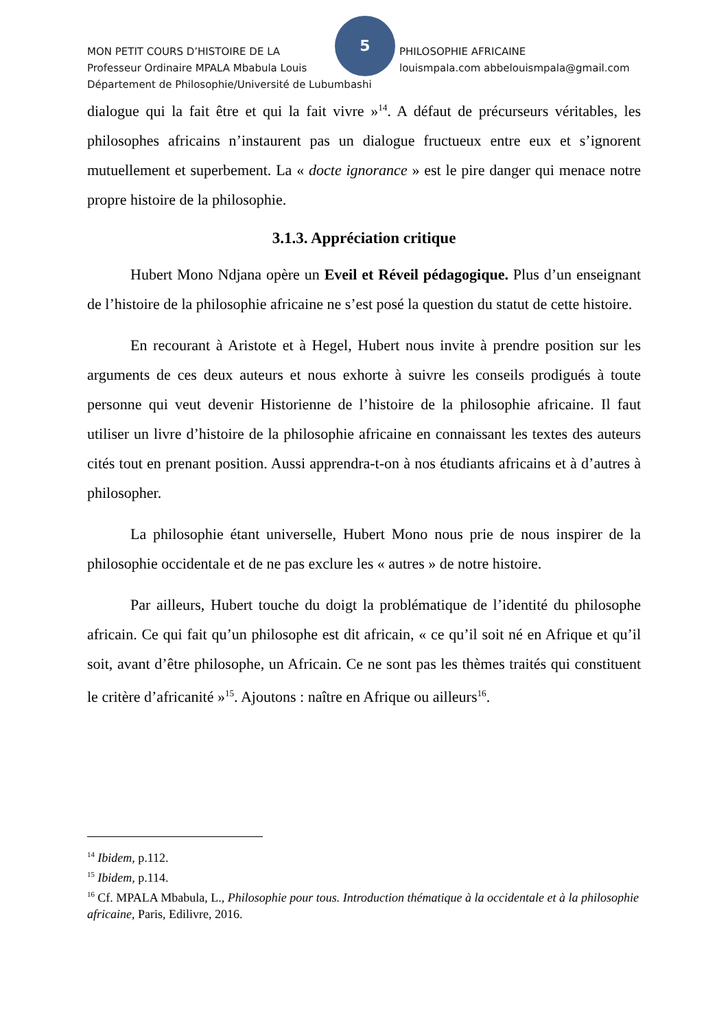5
MON PETIT COURS D’HISTOIRE DE LA PHILOSOPHIE AFRICAINE
Professeur Ordinaire MPALA Mbabula Louis louismpala.com abbelouismpala@gmail.com
Département de Philosophie/Université de Lubumbashi
dialogue qui la fait être et qui la fait vivre »<sup>14</sup>. A défaut de précurseurs véritables, les philosophes africains n’instaurent pas un dialogue fructueux entre eux et s’ignorent mutuellement et superbement. La « docte ignorance » est le pire danger qui menace notre propre histoire de la philosophie.
3.1.3. Appréciation critique
Hubert Mono Ndjana opère un Eveil et Réveil pédagogique. Plus d’un enseignant de l’histoire de la philosophie africaine ne s’est posé la question du statut de cette histoire.
En recourant à Aristote et à Hegel, Hubert nous invite à prendre position sur les arguments de ces deux auteurs et nous exhorte à suivre les conseils prodigués à toute personne qui veut devenir Historienne de l’histoire de la philosophie africaine. Il faut utiliser un livre d’histoire de la philosophie africaine en connaissant les textes des auteurs cités tout en prenant position. Aussi apprendra-t-on à nos étudiants africains et à d’autres à philosopher.
La philosophie étant universelle, Hubert Mono nous prie de nous inspirer de la philosophie occidentale et de ne pas exclure les « autres » de notre histoire.
Par ailleurs, Hubert touche du doigt la problématique de l’identité du philosophe africain. Ce qui fait qu’un philosophe est dit africain, « ce qu’il soit né en Afrique et qu’il soit, avant d’être philosophe, un Africain. Ce ne sont pas les thèmes traités qui constituent le critère d’africanité »<sup>15</sup>. Ajoutons : naître en Afrique ou ailleurs<sup>16</sup>.
<sup>14</sup> Ibidem, p.112.
<sup>15</sup> Ibidem, p.114.
<sup>16</sup> Cf. MPALA Mbabula, L., Philosophie pour tous. Introduction thématique à la occidentale et à la philosophie africaine, Paris, Edilivre, 2016.